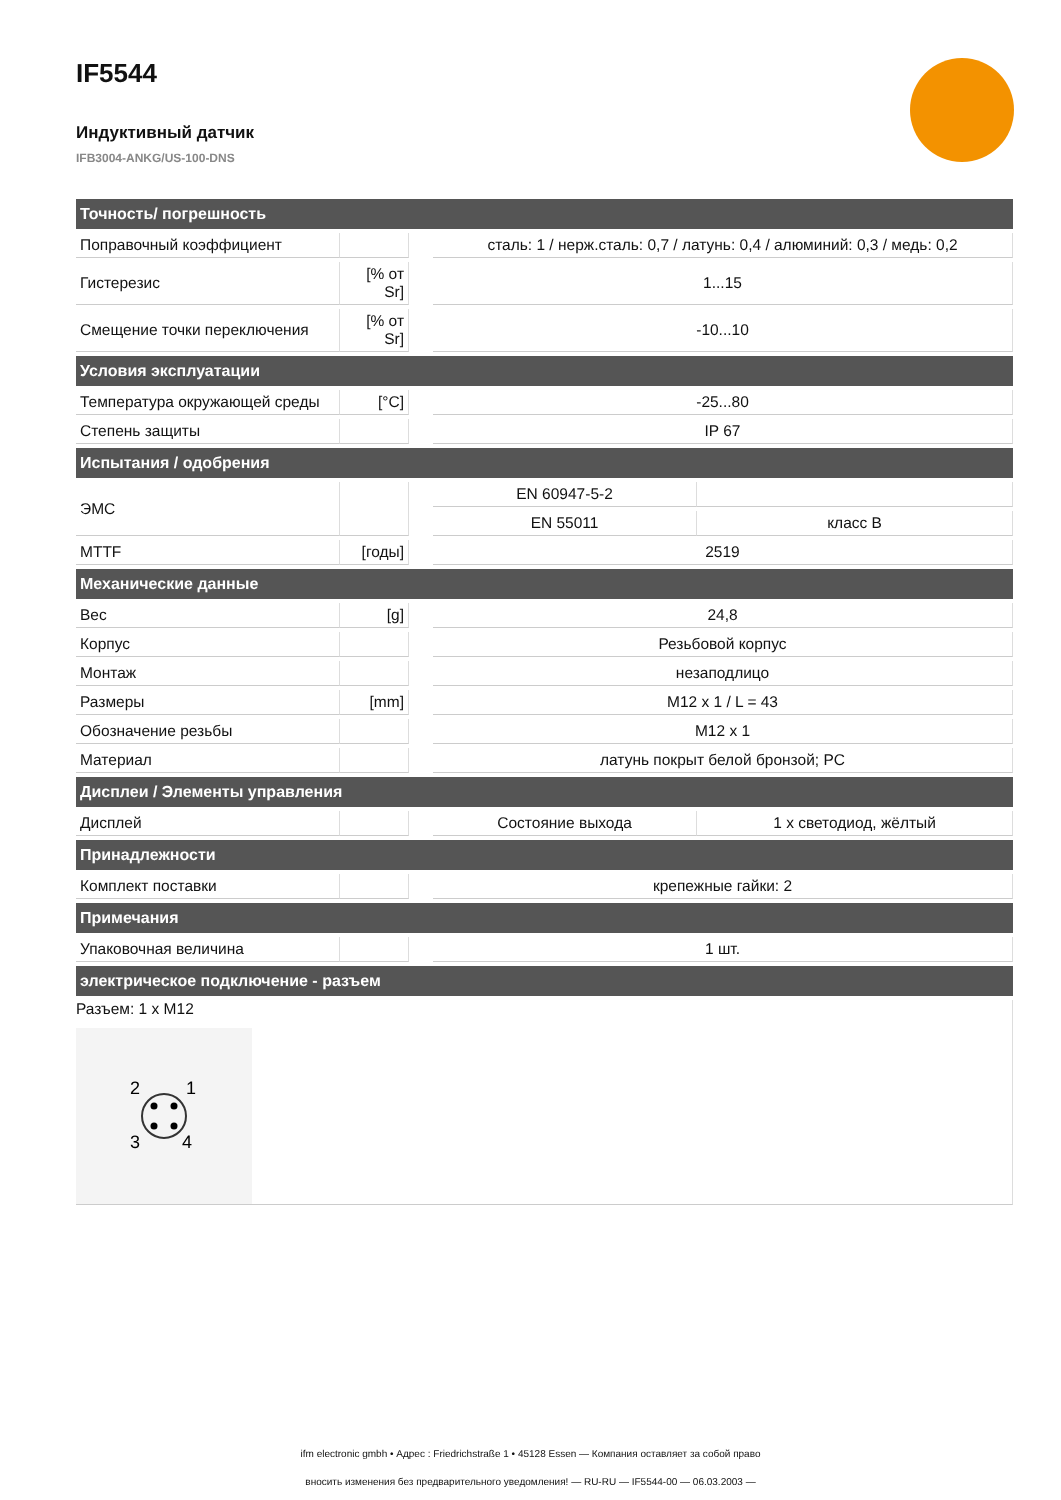IF5544
Индуктивный датчик
IFB3004-ANKG/US-100-DNS
| Точность/ погрешность | | | | |
| --- | --- | --- | --- | --- |
| Поправочный коэффициент | | | сталь: 1 / нерж.сталь: 0,7 / латунь: 0,4 / алюминий: 0,3 / медь: 0,2 | |
| Гистерезис | [% от Sr] | | 1...15 | |
| Смещение точки переключения | [% от Sr] | | -10...10 | |
| Условия эксплуатации | | | | |
| Температура окружающей среды | [°C] | | -25...80 | |
| Степень защиты | | | IP 67 | |
| Испытания / одобрения | | | | |
| ЭМС | | | EN 60947-5-2 | |
| | | | EN 55011 | класс B |
| MTTF | [годы] | | 2519 | |
| Механические данные | | | | |
| Вес | [g] | | 24,8 | |
| Корпус | | | Резьбовой корпус | |
| Монтаж | | | незаподлицо | |
| Размеры | [mm] | | M12 x 1 / L = 43 | |
| Обозначение резьбы | | | M12 x 1 | |
| Материал | | | латунь покрыт белой бронзой; PC | |
| Дисплеи / Элементы управления | | | | |
| Дисплей | | | Состояние выхода | 1 x светодиод, жёлтый |
| Принадлежности | | | | |
| Комплект поставки | | | крепежные гайки: 2 | |
| Примечания | | | | |
| Упаковочная величина | | | 1 шт. | |
| электрическое подключение - разъем | | | | |
| Разъем: 1 x M12 2 1 3 4 | | | | |
ifm electronic gmbh • Адрес : Friedrichstraße 1 • 45128 Essen — Компания оставляет за собой право
вносить изменения без предварительного уведомления! — RU-RU — IF5544-00 — 06.03.2003 —